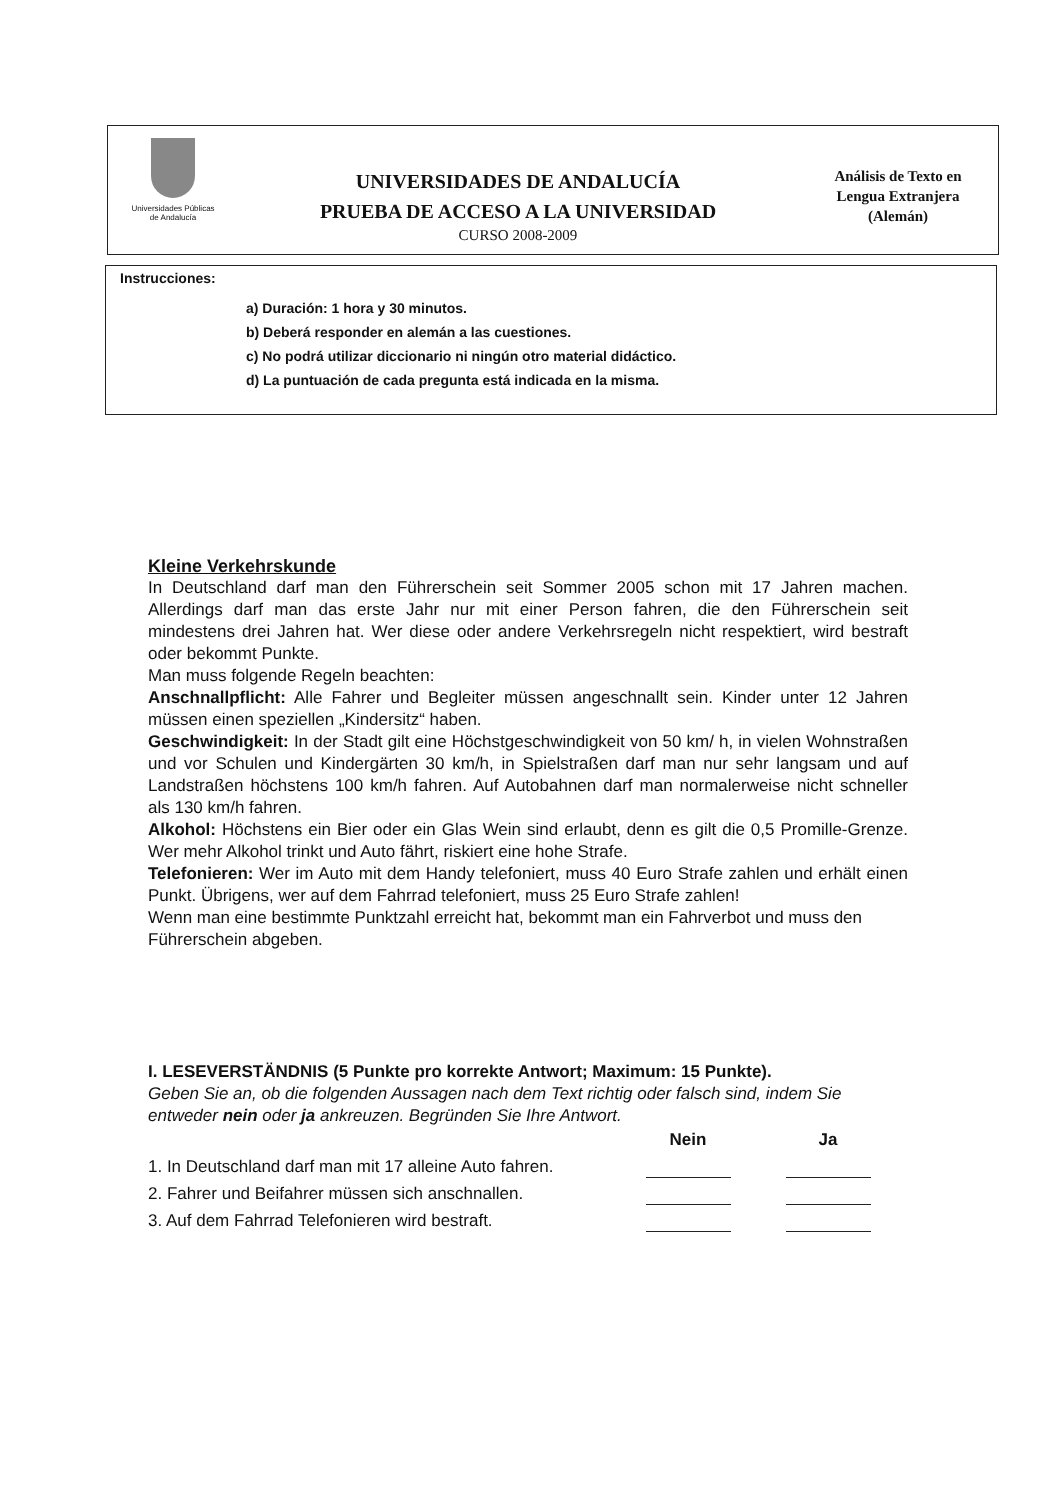Universidades Públicas
de Andalucía
UNIVERSIDADES DE ANDALUCÍA
PRUEBA DE ACCESO A LA UNIVERSIDAD
CURSO 2008-2009
Análisis de Texto en
Lengua Extranjera
(Alemán)
Instrucciones:
a) Duración: 1 hora y 30 minutos.
b) Deberá responder en alemán a las cuestiones.
c) No podrá utilizar diccionario ni ningún otro material didáctico.
d) La puntuación de cada pregunta está indicada en la misma.
Kleine Verkehrskunde
In Deutschland darf man den Führerschein seit Sommer 2005 schon mit 17 Jahren machen. Allerdings darf man das erste Jahr nur mit einer Person fahren, die den Führerschein seit mindestens drei Jahren hat. Wer diese oder andere Verkehrsregeln nicht respektiert, wird bestraft oder bekommt Punkte.
Man muss folgende Regeln beachten:
Anschnallpflicht: Alle Fahrer und Begleiter müssen angeschnallt sein. Kinder unter 12 Jahren müssen einen speziellen „Kindersitz“ haben.
Geschwindigkeit: In der Stadt gilt eine Höchstgeschwindigkeit von 50 km/ h, in vielen Wohnstraßen und vor Schulen und Kindergärten 30 km/h, in Spielstraßen darf man nur sehr langsam und auf Landstraßen höchstens 100 km/h fahren. Auf Autobahnen darf man normalerweise nicht schneller als 130 km/h fahren.
Alkohol: Höchstens ein Bier oder ein Glas Wein sind erlaubt, denn es gilt die 0,5 Promille-Grenze. Wer mehr Alkohol trinkt und Auto fährt, riskiert eine hohe Strafe.
Telefonieren: Wer im Auto mit dem Handy telefoniert, muss 40 Euro Strafe zahlen und erhält einen Punkt. Übrigens, wer auf dem Fahrrad telefoniert, muss 25 Euro Strafe zahlen!
Wenn man eine bestimmte Punktzahl erreicht hat, bekommt man ein Fahrverbot und muss den Führerschein abgeben.
I. LESEVERSTÄNDNIS (5 Punkte pro korrekte Antwort; Maximum: 15 Punkte).
Geben Sie an, ob die folgenden Aussagen nach dem Text richtig oder falsch sind, indem Sie entweder nein oder ja ankreuzen. Begründen Sie Ihre Antwort.
| | Nein | Ja |
| --- | --- | --- |
| 1. In Deutschland darf man mit 17 alleine Auto fahren. | | |
| 2. Fahrer und Beifahrer müssen sich anschnallen. | | |
| 3. Auf dem Fahrrad Telefonieren wird bestraft. | | |